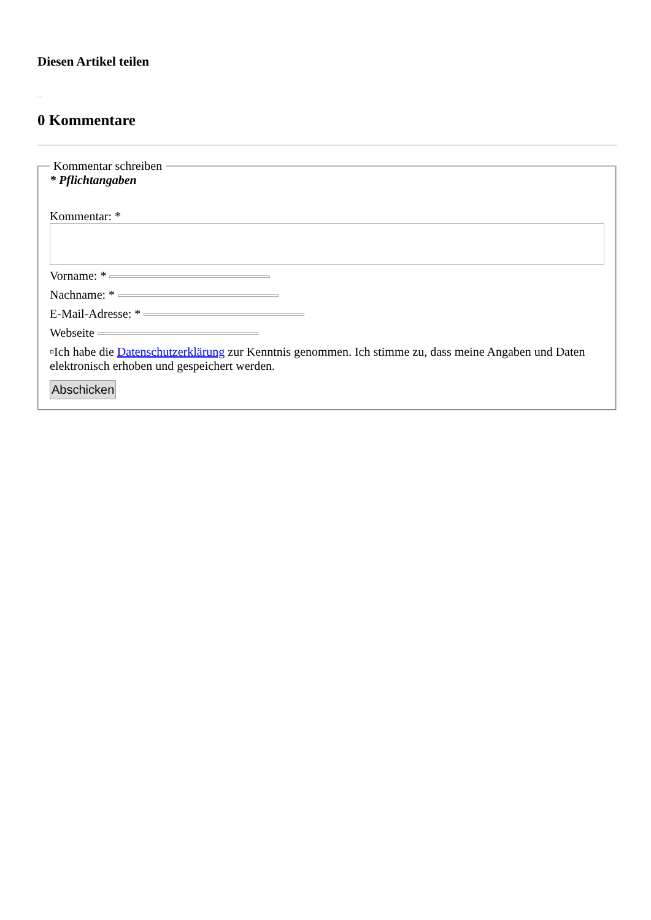Diesen Artikel teilen
▫ ▫
0 Kommentare
Kommentar schreiben
* Pflichtangaben
Kommentar: *
Vorname: *
Nachname: *
E-Mail-Adresse: *
Webseite
▫Ich habe die Datenschutzerklärung zur Kenntnis genommen. Ich stimme zu, dass meine Angaben und Daten elektronisch erhoben und gespeichert werden.
Abschicken